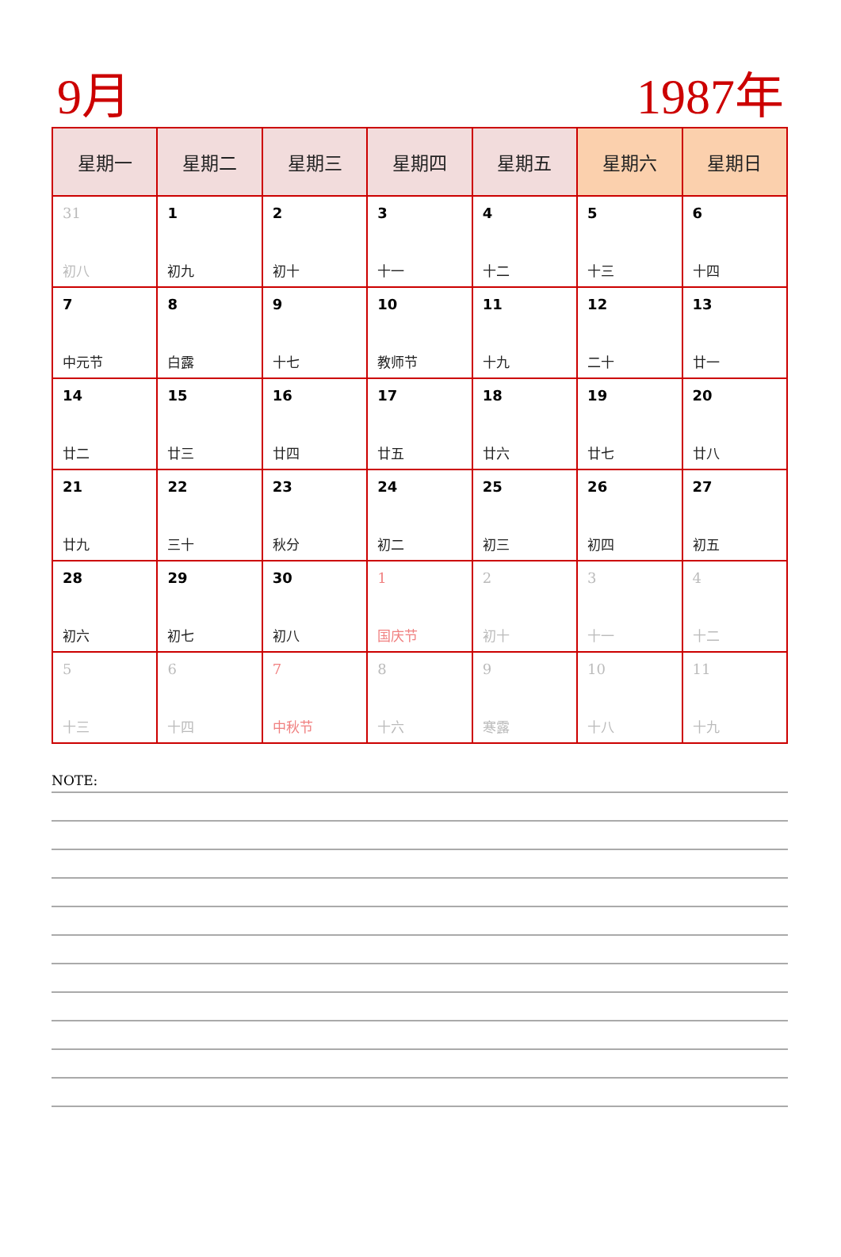9月 1987年
| 星期一 | 星期二 | 星期三 | 星期四 | 星期五 | 星期六 | 星期日 |
| --- | --- | --- | --- | --- | --- | --- |
| 31 初八 | 1 初九 | 2 初十 | 3 十一 | 4 十二 | 5 十三 | 6 十四 |
| 7 中元节 | 8 白露 | 9 十七 | 10 教师节 | 11 十九 | 12 二十 | 13 廿一 |
| 14 廿二 | 15 廿三 | 16 廿四 | 17 廿五 | 18 廿六 | 19 廿七 | 20 廿八 |
| 21 廿九 | 22 三十 | 23 秋分 | 24 初二 | 25 初三 | 26 初四 | 27 初五 |
| 28 初六 | 29 初七 | 30 初八 | 1 国庆节 | 2 初十 | 3 十一 | 4 十二 |
| 5 十三 | 6 十四 | 7 中秋节 | 8 十六 | 9 寒露 | 10 十八 | 11 十九 |
NOTE: